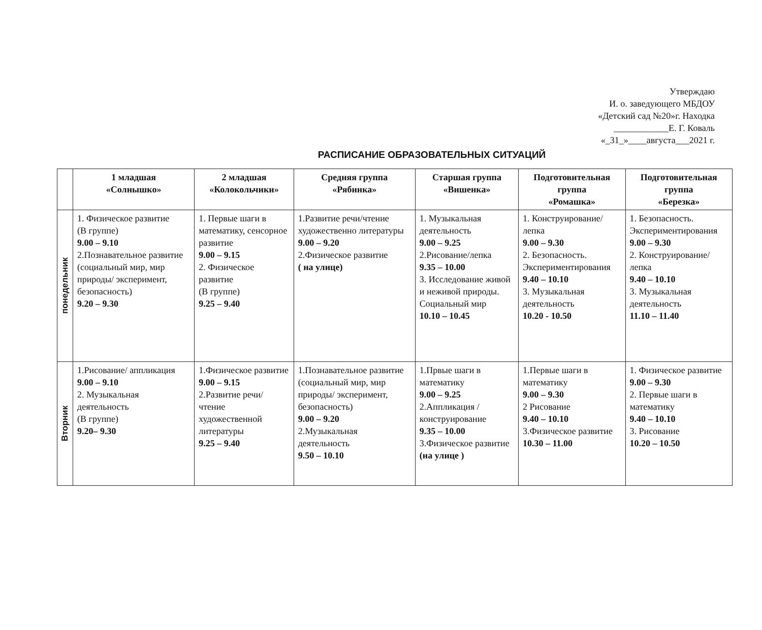Утверждаю
И. о. заведующего МБДОУ
«Детский сад №20»г. Находка
____________Е. Г. Коваль
«_31_»____августа___2021 г.
РАСПИСАНИЕ ОБРАЗОВАТЕЛЬНЫХ СИТУАЦИЙ
| | 1 младшая «Солнышко» | 2 младшая «Колокольчики» | Средняя группа «Рябинка» | Старшая группа «Вишенка» | Подготовительная группа «Ромашка» | Подготовительная группа «Березка» |
| --- | --- | --- | --- | --- | --- | --- |
| понедельник | 1. Физическое развитие (В группе) 9.00 – 9.10 2.Познавательное развитие (социальный мир, мир природы/ эксперимент, безопасность) 9.20 – 9.30 | 1. Первые шаги в математику, сенсорное развитие 9.00 – 9.15 2. Физическое развитие (В группе) 9.25 – 9.40 | 1.Развитие речи/чтение художественно литературы 9.00 – 9.20 2.Физическое развитие ( на улице) | 1. Музыкальная деятельность 9.00 – 9.25 2.Рисование/лепка 9.35 – 10.00 3. Исследование живой и неживой природы. Социальный мир 10.10 – 10.45 | 1. Конструирование/ лепка 9.00 – 9.30 2. Безопасность. Экспериментирования 9.40 – 10.10 3. Музыкальная деятельность 10.20 - 10.50 | 1. Безопасность. Экспериментирования 9.00 – 9.30 2. Конструирование/ лепка 9.40 – 10.10 3. Музыкальная деятельность 11.10 – 11.40 |
| Вторник | 1.Рисование/ аппликация 9.00 – 9.10 2. Музыкальная деятельность (В группе) 9.20– 9.30 | 1.Физическое развитие 9.00 – 9.15 2.Развитие речи/чтение художественной литературы 9.25 – 9.40 | 1.Познавательное развитие (социальный мир, мир природы/ эксперимент, безопасность) 9.00 – 9.20 2.Музыкальная деятельность 9.50 – 10.10 | 1.Првые шаги в математику 9.00 – 9.25 2.Аппликация / конструирование 9.35 – 10.00 3.Физическое развитие (на улице ) | 1.Первые шаги в математику 9.00 – 9.30 2 Рисование 9.40 – 10.10 3.Физическое развитие 10.30 – 11.00 | 1. Физическое развитие 9.00 – 9.30 2. Первые шаги в математику 9.40 – 10.10 3. Рисование 10.20 – 10.50 |